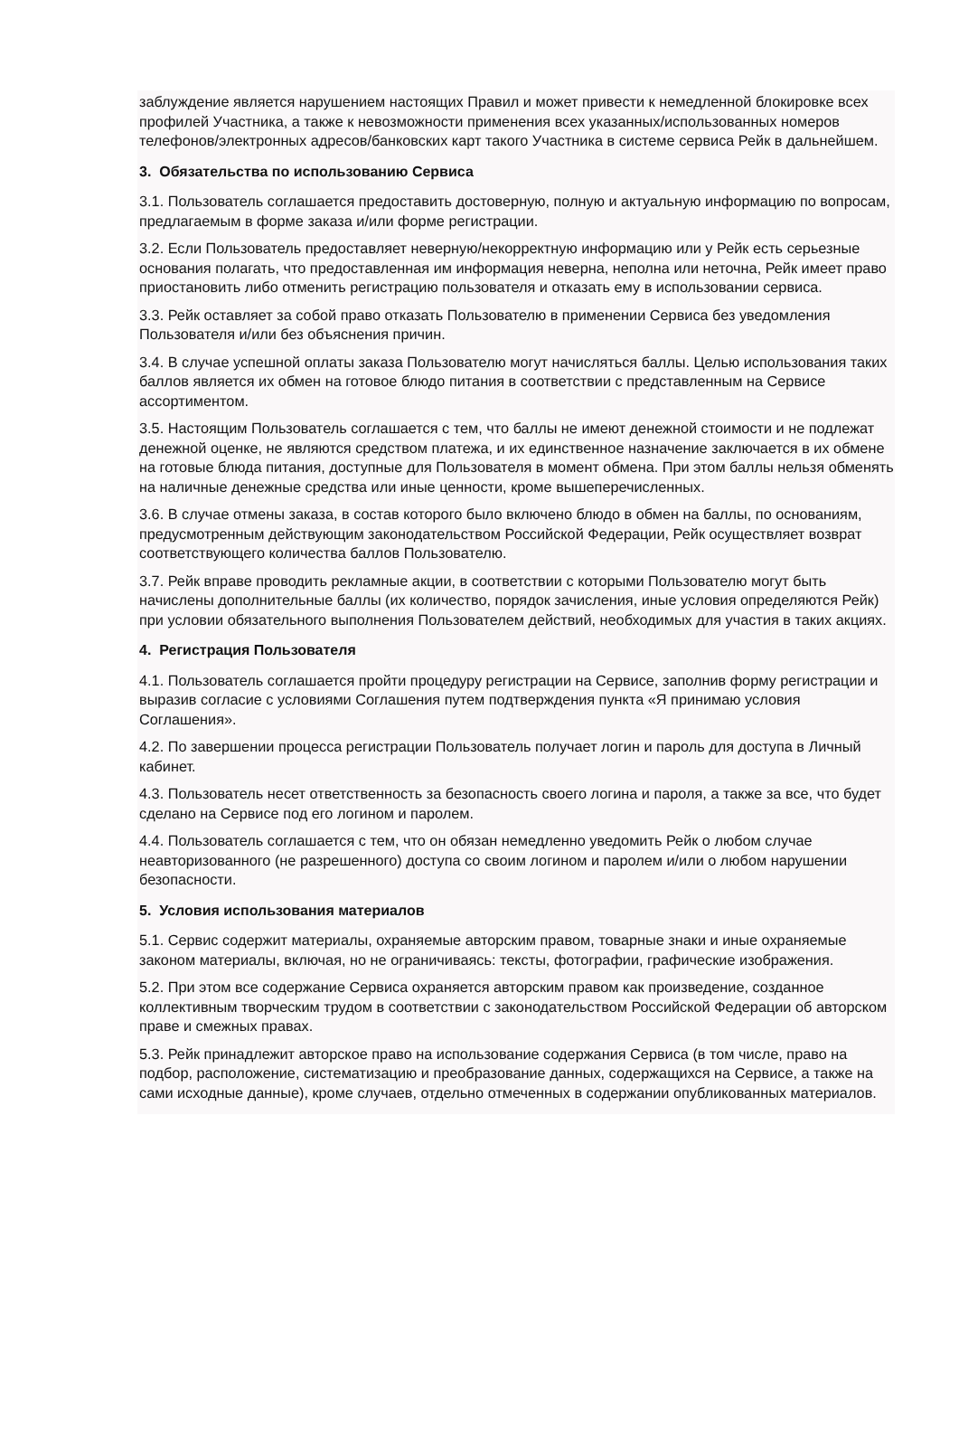заблуждение является нарушением настоящих Правил и может привести к немедленной блокировке всех профилей Участника, а также к невозможности применения всех указанных/использованных номеров телефонов/электронных адресов/банковских карт такого Участника в системе сервиса Рейк в дальнейшем.
3. Обязательства по использованию Сервиса
3.1. Пользователь соглашается предоставить достоверную, полную и актуальную информацию по вопросам, предлагаемым в форме заказа и/или форме регистрации.
3.2. Если Пользователь предоставляет неверную/некорректную информацию или у Рейк есть серьезные основания полагать, что предоставленная им информация неверна, неполна или неточна, Рейк имеет право приостановить либо отменить регистрацию пользователя и отказать ему в использовании сервиса.
3.3. Рейк оставляет за собой право отказать Пользователю в применении Сервиса без уведомления Пользователя и/или без объяснения причин.
3.4. В случае успешной оплаты заказа Пользователю могут начисляться баллы. Целью использования таких баллов является их обмен на готовое блюдо питания в соответствии с представленным на Сервисе ассортиментом.
3.5. Настоящим Пользователь соглашается с тем, что баллы не имеют денежной стоимости и не подлежат денежной оценке, не являются средством платежа, и их единственное назначение заключается в их обмене на готовые блюда питания, доступные для Пользователя в момент обмена. При этом баллы нельзя обменять на наличные денежные средства или иные ценности, кроме вышеперечисленных.
3.6. В случае отмены заказа, в состав которого было включено блюдо в обмен на баллы, по основаниям, предусмотренным действующим законодательством Российской Федерации, Рейк осуществляет возврат соответствующего количества баллов Пользователю.
3.7. Рейк вправе проводить рекламные акции, в соответствии с которыми Пользователю могут быть начислены дополнительные баллы (их количество, порядок зачисления, иные условия определяются Рейк) при условии обязательного выполнения Пользователем действий, необходимых для участия в таких акциях.
4. Регистрация Пользователя
4.1. Пользователь соглашается пройти процедуру регистрации на Сервисе, заполнив форму регистрации и выразив согласие с условиями Соглашения путем подтверждения пункта «Я принимаю условия Соглашения».
4.2. По завершении процесса регистрации Пользователь получает логин и пароль для доступа в Личный кабинет.
4.3. Пользователь несет ответственность за безопасность своего логина и пароля, а также за все, что будет сделано на Сервисе под его логином и паролем.
4.4. Пользователь соглашается с тем, что он обязан немедленно уведомить Рейк о любом случае неавторизованного (не разрешенного) доступа со своим логином и паролем и/или о любом нарушении безопасности.
5. Условия использования материалов
5.1. Сервис содержит материалы, охраняемые авторским правом, товарные знаки и иные охраняемые законом материалы, включая, но не ограничиваясь: тексты, фотографии, графические изображения.
5.2. При этом все содержание Сервиса охраняется авторским правом как произведение, созданное коллективным творческим трудом в соответствии с законодательством Российской Федерации об авторском праве и смежных правах.
5.3. Рейк принадлежит авторское право на использование содержания Сервиса (в том числе, право на подбор, расположение, систематизацию и преобразование данных, содержащихся на Сервисе, а также на сами исходные данные), кроме случаев, отдельно отмеченных в содержании опубликованных материалов.